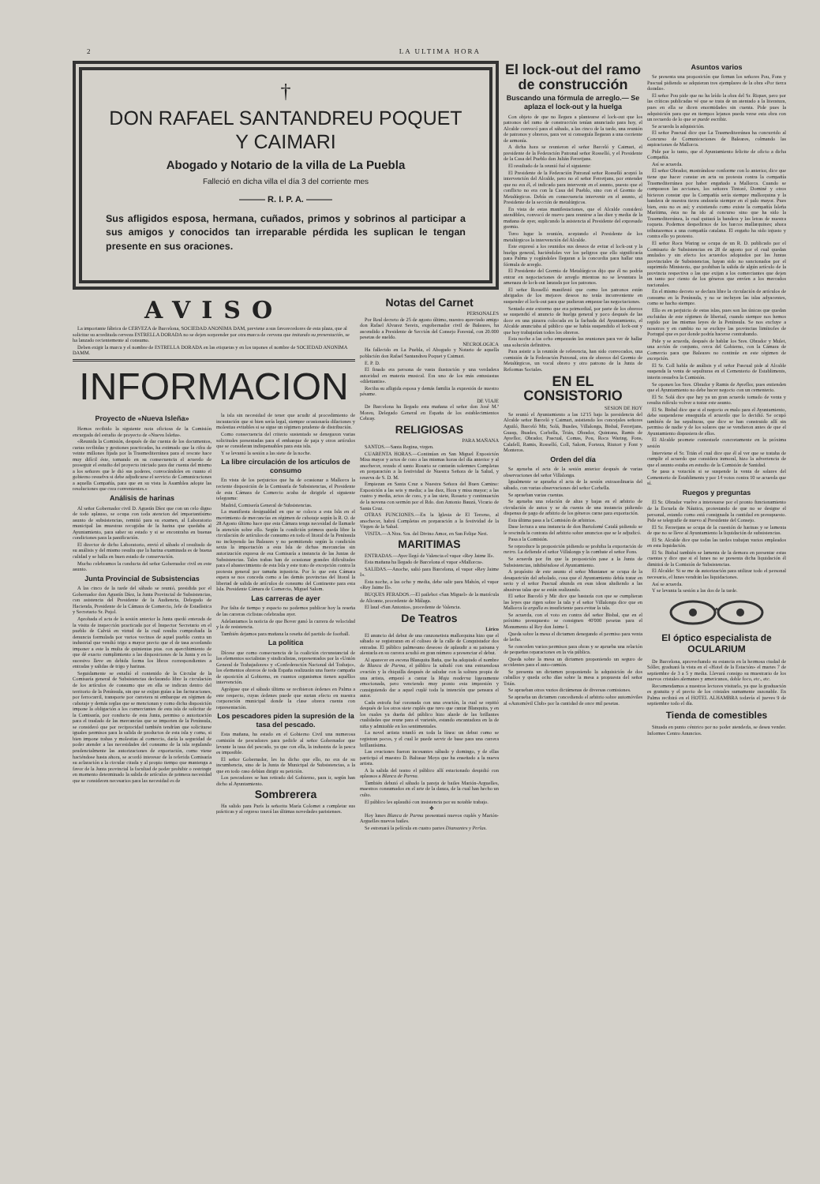2 LA ULTIMA HORA
†
DON RAFAEL SANTANDREU POQUET Y CAIMARI
Abogado y Notario de la villa de La Puebla
Falleció en dicha villa el día 3 del corriente mes
——— R. I. P. A. ———
Sus afligidos esposa, hermana, cuñados, primos y sobrinos al participar a sus amigos y conocidos tan irreparable pérdida les suplican le tengan presente en sus oraciones.
AVISO
La importante fábrica de CERVEZA de Barcelona, SOCIEDAD ANONIMA DAM, previene a sus favorecedores de esta plaza, que al solicitar su acreditada cerveza ESTRELLA DORADA no se dejen sorprender por otra marca de cerveza que imitando su presentación, se ha lanzado recientemente al consumo.
Deben exigir la marca y el nombre de ESTRELLA DORADA en las etiquetas y en los tapones el nombre de SOCIEDAD ANONIMA DAMM.
INFORMACION
Proyecto de «Nueva Isleña»
Hemos recibido la siguiente nota oficiosa de la Comisión encargada del estudio de proyecto de «Nueva Isleña».
«Reunida la Comisión, después de dar cuenta de los documentos, cartas recibidas y gestiones practicadas, ha estimado que la cifra de veinte millones fijada por la Trasmediterránea para el rescate hace muy difícil éste, tomando en su consecuencia el acuerdo de proseguir el estudio del proyecto iniciado para dar cuenta del mismo a los señores que le dió sus poderes, convocándoles en cuanto el gobierno resuelva si debe adjudicarse el servicio de Comunicaciones a aquella Compañía, para que en su vista la Asamblea adopte las resoluciones que crea convenientes.»
Análisis de harinas
Al señor Gobernador civil D. Agustín Díez que con un celo digno de todo aplauso, se ocupa con toda atencion del importantísimo asunto de subsistencias, remitió para su examen, al Laboratorio municipal las muestras recogidas de la harina que quedaba al Ayuntamiento, para saber su estado y si se encontraba en buenas condiciones para la panificación.
El director de dicho Laboratorio, envió el sábado el resultado de su análisis y del mismo resulta que la harina examinada es de buena calidad y se halla en buen estado de conservación.
Mucho celebramos la conducta del señor Gobernador civil en este asunto.
Junta Provincial de Subsistencias
A las cinco de la tarde del sábado se reunió, presidida por el Gobernador don Agustín Díez, la Junta Provincial de Subsistencias, con asistencia del Presidente de la Audiencia, Delegado de Hacienda, Presidente de la Cámara de Comercio, Jefe de Estadística y Secretario Sr. Pujol.
Aprobada el acta de la sesión anterior la Junta quedó enterada de la visita de inspección practicada por el Inspector Secretario en el pueblo de Calviá en virtud de la cual resulta comprobada la denuncia formulada por varios vecinos de aquel pueblo contra un industrial que vendió trigo a mayor precio que el de tasa acordando imponer a este la multa de quinientas ptas. con apercibimiento de que dé exacto cumplimiento a las disposiciones de la Junta y en lo sucesivo lleve en debida forma los libros correspondientes a entradas y salidas de trigo y harinas.
Seguidamente se estudió el contenido de la Circular de la Comisaría general de Subsistencias declarando libre la circulación de los artículos de consumo que en ella se indican dentro del territorio de la Península, sin que se exijan guías a las facturaciones, por ferrocarril, transporte por carretera ni embarque en régimen de cabotaje y demás reglas que se mencionan y como dicha disposición impone la obligación a los comerciantes de esta isla de solicitar de la Comisaría, por conducto de esta Junta, permiso o autorización para el traslado de las mercancías que se importen de la Península, se consideró que por reciprocidad también tendrían que solicitarse iguales permisos para la salida de productos de esta isla y como, si bien impone trabas y molestias al comercio, daría la seguridad de poder atender a las necesidades del consumo de la isla regulando prudencialmente las autorizaciones de exportación, como viene haciéndose hasta ahora, se acordó interesar de la referida Comisaría su aclaración a la circular citada y al propio tiempo que mantenga a favor de la Junta provincial la facultad de poder prohibir o restringir en momento determinado la salida de artículos de primera necesidad que se consideren necesarios para las necesidad es de
la isla sin necesidad de tener que acudir al procedimiento de incautación que si bien sería legal, siempre ocasionaría dilaciones y molestias evitables si se sigue un régimen prudente de distribución.
Como consecuencia del criterio sustentado se denegaron varias solicitudes presentadas para el embarque de paja y otros artículos que se consideran indispensables para esta isla.
Y se levantó la sesión a las siete de la noche.
La libre circulación de los artículos de consumo
En vista de los perjuicios que ha de ocasionar a Mallorca la reciente disposición de la Comisaría de Subsistencias, el Presidente de esta Cámara de Comercio acaba de dirigirle el siguiente telegrama:
Madrid, Comisería General de Subsistencias.
La manifiesta desigualdad en que se coloca a esta Isla en el movimiento de mercancías en régimen de cabotaje según la R. O. de 28 Agosto último hace que esta Cámara tenga necesidad de llamarle la atención sobre ello. Según la condición primera queda libre la circulación de artículos de consumo en todo el litoral de la Península no incluyendo las Baleares y no permitiendo según la condición sexta la importación a esta Isla de dichas mercancías sin autorización expresa de esa Comisaría a instancia de las Juntas de Subsistencias. Tales trabas han de ocasionar grandes dificultades para el abastecimiento de esta Isla y este trato de excepción contra la protesta general por tamaña injusticia. Por lo que esta Cámara espera se nos conceda como a las demás provincias del litoral la libertad de salida de artículos de consumo del Continente para esta Isla. Presidente Cámara de Comercio, Miguel Salom.
Las carreras de ayer
Por falta de tiempo y espacio no podemos publicar hoy la reseña de las carreras ciclistas celebradas ayer.
Adelantamos la noticia de que Bover ganó la carrera de velocidad y la de resistencia.
También dejamos para mañana la reseña del partido de football.
La política
Dícese que como consecuencia de la coalición circunstancial de los elementos socialistas y sindicalistas, representados por la «Unión General de Trabajadores» y «Confederación Nacional del Trabajo», los elementos obreros de toda España realizarán una fuerte campaña de oposición al Gobierno, en cuantos organismos tienen aquéllos intervención.
Agrégase que el sábado último se recibieron órdenes en Palma a este respecto, cuyas órdenes puede que surtan efecto en nuestra corporación municipal donde la clase obrera cuenta con representación.
Los pescadores piden la supresión de la tasa del pescado.
Esta mañana, ha estado en el Gobierno Civil una numerosa comisión de pescadores para pedirle al señor Gobernador que levante la tasa del pescado, ya que con ella, la industria de la pesca es imposible.
El señor Gobernador, les ha dicho que ello, no era de su incumbencia, sino de la Junta de Municipal de Subsistencias, a la que en todo caso debían dirigir su petición.
Los pescadores se han retirado del Gobierno, para ir, según han dicho al Ayuntamiento.
Sombrerera
Ha salido para París la señorita María Colomet a completar sus prácticas y al regreso traerá las últimas novedades parisienses.
Notas del Carnet
PERSONALES
Por Real decreto de 25 de agosto último, nuestro apreciado amigo don Rafael Alvarez Sereix, exgobernador civil de Baleares, ha ascendido a Presidente de Sección del Consejo Forestal, con 20.000 pesetas de sueldo.
NECROLOGICA
Ha fallecido en La Puebla, el Abogado y Notario de aquella población don Rafael Santandreu Poquet y Caimari.
E. P. D.
El finado era persona de vasta ilustración y una verdadera autoridad en materia musical. Era uno de los más entusiastas «dilettantis».
Reciba su afligida esposa y demás familia la expresión de nuestro pésame.
DE VIAJE
De Barcelona ha llegado esta mañana el señor don José M.ª Moreu, Delegado General en España de los establecimientos Cebray.
RELIGIOSAS
PARA MAÑANA
SANTOS.—Santa Regina, virgen.
CUARENTA HORAS.—Continúan en San Miguel Exposición Misa mayor y actos de coro a las mismas horas del día anterior y al anochecer, rezado el santo Rosario se cantarán solemnes Completas en preparación a la festividad de Nuestra Señora de la Salud, y reserva de S. D. M.
Empiezan en Santa Cruz a Nuestra Señora del Buen Camino: Exposición a las seis y media; a las diez, Hora y misa mayor; a las cuatro y media, actos de coro, y a las siete, Rosario y continuación de la novena con sermón por el Rdo. don Antonio Bauzá, Vicario de Santa Cruz.
OTRAS FUNCIONES.—En la Iglesia de El Terreno, al anochecer, habrá Completas en preparación a la festividad de la Virgen de la Salud.
VISITA.—A Ntra. Sra. del Divino Amor, en San Felipe Neri.
MARITIMAS
ENTRADAS.—Ayer llegó de Valencia el vapor «Rey Jaime II».
Esta mañana ha llegado de Barcelona el vapor «Mallorca».
SALIDAS.—Anoche, salió para Barcelona, el vapor «Rey Jaime I».
Esta noche, a las ocho y media, debe salir para Mahón, el vapor «Rey Jaime II».
BUQUES FERADOS.—El pailebot «San Miguel» de la matrícula de Alicante, procedente de Málaga.
El laud «San Antonio», procedente de Valencia.
De Teatros
Lírico
El anuncio del debut de una canzonetista mallorquina hizo que el sábado se registraran en el coliseo de la calle de Conquistador dos entradas. El público palmesano deseoso de aplaudir a su paisana y alentarla en su carrera acudió en gran número a presenciar el debut.
Al aparecer en escena Blanquita Baña, que ha adoptado el nombre de Blanca de Parma, el público la saludó con una estruendosa ovación y la chiquilla después de saludar con la soltura propia de una artista, empezó a cantar la Maja moderna ligeramente emocionada, pero venciendo muy pronto esta impresión y consiguiendo dar a aquel cuplé toda la intención que pensara el autor.
Cada estrofa fué coronada con una ovación, la cual se repitió después de los otros siete cuplés que tuvo que cantar Blanquita, y en los cuales ya dueña del público hizo alarde de las brillantes cualidades que reune para el varietés, estando encantadora en la de niña y admirable en los sentimentales.
La novel artista triunfó en toda la línea: un debut como se registran pocos, y el cual le puede servir de base para una carrera brillantísima.
Las ovaciones fueron incesantes sábado y domingo, y de ellas participó el maestro D. Baltasar Moya que ha enseñado a la nueva artista.
A la salida del teatro el público allí estacionado despidió con aplausos a Blanca de Parma.
También debutó el sábado la pareja de bailes Marión-Arguelles, maestros consumados en el arte de la danza, de la cual han hecho un culto.
El público les aplaudió con insistencia por su notable trabajo.
✤
Hoy lunes Blanca de Parma presentará nuevos cuplés y Marión-Arguelles nuevos bailes.
Se estrenará la película en cuatro partes Diamantes y Perlas.
El lock-out del ramo de construcción
Buscando una fórmula de arreglo.— Se aplaza el lock-out y la huelga
Con objeto de que no llegara a plantearse el lock-out que los patronos del ramo de construcción tenían anunciado para hoy, el Alcalde convocó para el sábado, a las cinco de la tarde, una reunión de patronos y obreros, para ver si conseguía llegaran a una corriente de armonía.
A dicha hora se reunieron el señor Barceló y Caimari, el presidente de la Federación Patronal señor Rosselló, y el Presidente de la Casa del Pueblo don Julián Ferretjans.
El resultado de la reunió fué el siguiente:
El Presidente de la Federación Patronal señor Rosselló aceptó la intervención del Alcalde, pero no el señor Ferretjans, por entender que no era él, el indicado para intervenir en el asunto, puesto que el conflicto no era con la Casa del Pueblo, sino con el Gremio de Metalúrgicos. Debía en consecuencia intervenir en el asunto, el Presidente de la sección de metalúrgicos.
En vista de estas manifestaciones, que el Alcalde consideró atendibles, convocó de nuevo para reunirse a las diez y media de la mañana de ayer, suplicando la asistencia al Presidente del expresado gremio.
Tuvo lugar la reunión, aceptando el Presidente de los metalúrgicos la intervención del Alcalde.
Este expresó a los reunidos sus deseos de evitar el lock-out y la huelga general, haciéndoles ver los peligros que ello significaría para Palma y rogándoles llegaran a la concordia para hallar una fórmula de arreglo.
El Presidente del Gremio de Metalúrgicos dijo que él no podría entrar en negociaciones de arreglo mientras no se levantara la amenaza de lock-out lanzada por los patronos.
El señor Rosselló manifestó que como los patronos están abrigados de los mejores deseos no tenía inconveniente en suspender el lock-out para que pudieran empezar las negociaciones.
Sentado este extremo que era primordial, por parte de los obreros se suspendió el anuncio de huelga general y poco después de las doce en una pizarra colocada en la fachada del Ayuntamiento, el Alcalde anunciaba al público que se había suspendido el lock-out y que hoy trabajarían todos los obreros.
Esta noche a las ocho empezarán las reuniones para ver de hallar una solución definitiva.
Para asistir a la reunión de referencia, han sido convocados, una comisión de la Federación Patronal, otra de obreros del Gremio de Metalúrgicos, un vocal obrero y otro patrono de la Junta de Reformas Sociales.
EN EL CONSISTORIO
SESION DE HOY
Se reunió el Ayuntamiento a las 12'15 bajo la presidencia del Alcalde señor Barceló y Caimari, asistiendo los concejales señores Aguiló, Barceló Mir, Solá, Buades, Villalonga, Bisbal, Ferretjans, Guasp, Buades, Corbella, Trián, Obrador, Quintana, Ramis de Ayreflor, Obrador, Pascual, Comas, Pou, Roca Waring, Fons, Calafell, Ramis, Rosselló, Coll, Salom, Forteza, Riutort y Font y Monteros.
Orden del día
Se aprueba el acta de la sesión anterior después de varias observaciones del señor Villalonga.
Igualmente se aprueba el acta de la sesión extraordinaria del sábado, con varias observaciones del señor Corbella.
Se aprueban varias cuentas.
Se aprueba una relación de altas y bajas en el arbitrio de circulación de autos y se da cuenta de una instancia pidiendo dispensa de pago de arbitrio de los géneros carne para exportación.
Esta última pasa a la Comisión de arbitrios.
Dase lectura a una instancia de don Bartolomé Catalá pidiendo se le rescinda la contrata del arbitrio sobre anuncios que se le adjudicó.
Pasa a la Comisión.
Se reproduce la proposición pidiendo se prohiba la exportación de metro. La defiende el señor Villalonga y la combate el señor Fons.
Se acuerda por fin que la proposición pase a la Junta de Subsistencias, inhibiéndose el Ayuntamiento.
A propósito de este asunto el señor Muntaner se ocupa de la desaparición del arbolado, cosa que el Ayuntamiento debía tratar en serio y el señor Pascual abunda en esas ideas aludiendo a las abusivas talas que se están realizando.
El señor Barceló y Mir dice que bastaría con que se cumplieran las leyes que rigen sobre la tala y el señor Villalonga dice que en Mallorca la argolla es insuficiente para evitar la tala.
Se acuerda, con el voto en contra del señor Bisbal, que en el próximo presupuesto se consignen 40'000 pesetas para el Monumento al Rey don Jaime I.
Queda sobre la mesa el dictamen denegando el permiso para venta de leche.
Se conceden varios permisos para obras y se aprueba una relación de pequeñas reparaciones en la vía pública.
Queda sobre la mesa un dictamen proponiendo un seguro de accidentes para el auto-camión.
Se presenta un dictamen proponiendo la adquisición de dos caballos y queda ocho días sobre la mesa a propuesta del señor Trián.
Se aprueban otros varios dictámenas de diversas comisiones.
Se aprueba un dictamen concediendo el arbitrio sobre automóviles al «Automóvil Club» por la cantidad de once mil pesetas.
Asuntos varios
Se presenta una proposición que firman los señores Pou, Fons y Pascual pidiendo se adquieran tres ejemplares de la obra «Por tierra dorada».
El señor Pou pide que no ha leído la obra del Sr. Riquer, pero por las críticas publicadas vé que se trata de un atentado a la literatura, pues en ella se dicen enormidades sin cuenta. Pide pues la adquisición para que en tiempos lejanos pueda verse esta obra con un recuerdo de lo que se puede escribir.
Se acuerda la adquisición.
El señor Pascual dice que La Trasmediterránea ha concurrido al Concurso de Comunicaciones de Baleares, colmando las aspiraciones de Mallorca.
Pide por lo tanto, que el Ayuntamiento felicite de oficio a dicha Compañía.
Así se acuerda.
El señor Obrador, mostrándose conforme con lo anterior, dice que tiene que hacer constar en acta su protesta contra la compañía Trasmediterránea por haber engañado a Mallorca. Cuando se compraron las acciones, los señores Tintoré, Dominé y otros hicieron constar que la Compañía sería siempre mallorquina y la bandera de nuestra tierra ondearía siempre en el palo mayor. Pues bien, esto no es así; y existiendo como existe la compañía Isleña Marítima, ésta no ha ido al concurso sino que ha sido la Trasmediterránea, la cual quitará la bandera y las letras de nuestra roqueta. Podemos despedirnos de los barcos mallarquines; ahora tributaremos a una compañía catalana. El engaño ha sido injusto y contra ello yo protesto.
El señor Roca Waring se ocupa de un R. D. publicado por el Comisario de Subsistencias en 28 de agosto por el cual quedan anulados y sin efecto los acuerdos adoptados por las Juntas provinciales de Subsistencias, hayan sido no sancionados por el suprimido Ministerio, que prohiban la salida de algún artículo de la provincia respectiva o las que exijan a los comerciantes que dejen un tanto por ciento de los géneros que envíen a los mercados nacionales.
En el mismo decreto se declara libre la circulación de artículos de consumo en la Península, y no se incluyen las islas adyacentes, como se hacho siempre.
Ello es en perjuicio de estas islas, pues son las únicas que quedan excluidas de este régimen de libertad, cuando siempre nos hemos regido por las mismas leyes de la Península. Se nos excluye a nosotros y en cambio no se excluye las provincias limítrofes de Portugal que es por donde podría hacerse contrabando.
Pide y se acuerda, después de hablar los Sres. Obrador y Mulet, una acción de conjunto, cerca del Gobierno, con la Cámara de Comercio para que Baleares no continúe en este régimen de excepción.
El Sr. Coll habla de análisis y el señor Pascual pide al Alcalde suspenda la venta de sepulturas en el Cementerio de Establiments, interin resuelva la Comisión.
Se oponen los Sres. Obrador y Ramis de Ayreflor, pues entienden que el Ayuntamiento no debe hacer negocio con un cementerio.
El Sr. Solá dice que hay ya un gran acuerdo tomado de venta y resulta ridículo volver a tratar este asunto.
El Sr. Bisbal dice que si el negocio es malo para el Ayuntamiento, debe suspenderse enseguida el acuerdo que lo decidió. Se ocupó también de las sepulturas, que dice se han construido allí sin permiso de nadie y de los solares que se vendieron antes de que el Ayuntamiento dispusiera de ellos.
El Alcalde promete contestarle concretamente en la próxima sesión
Interviene el Sr. Trián el cual dice que él al ver que se trataba de cumplir el acuerdo que considera inmoral, hizo la advertencia de que el asunto estaba en estudio de la Comisión de Sanidad.
Se pasa a votación si se suspende la venta de solares del Cementerio de Establiments y por 14 votos contra 10 se acuerda que sí.
Ruegos y preguntas
El Sr. Obrador vuelve a interesarse por el pronto funcionamiento de la Escuela de Náutica, protestando de que no se designe el personal, estando como está consignada la cantidad en presupuesto. Pide se telegrafíe de nuevo al Presidente del Consejo.
El Sr. Ferretjans se ocupa de la cuestión de harinas y se lamenta de que no se lleve al Ayuntamiento la liquidación de subsistencias.
El Sr. Alcalde dice que todas las tardes trabajan varios empleados en esta liquidación.
El Sr. Bisbal también se lamenta de la demora en presentar estas cuentas y dice que si el lunes no se presenta dicha liquidación él dimitirá de la Comisión de Subsistencias.
El Alcalde: Si se me da autorización para utilizar todo el personal necesario, el lunes vendrán las liquidaciones.
Así se acuerda.
Y se levanta la sesión a las dos de la tarde.
El óptico especialista de
OCULARIUM
De Barcelona, aprovechando su estancia en la hermosa ciudad de Sóller, graduará la vista en el «Hotel de la Estación» el martes 7 de septiembre de 3 a 5 y media. Llevará consigo su muestrario de los nuevos cristales alemanes y americanos, doble foco, etc., etc.
Recomendamos a nuestros lectores visitarlo, ya que la graduación es gratuita y el precio de los cristales sumamente razonable. En Palma recibirá en el HOTEL ALHAMBRA todavía el jueves 9 de septiembre todo el día.
Tienda de comestibles
Situada en punto céntrico por no poder atenderla, se desea vender. Informes Centro Anuncios.